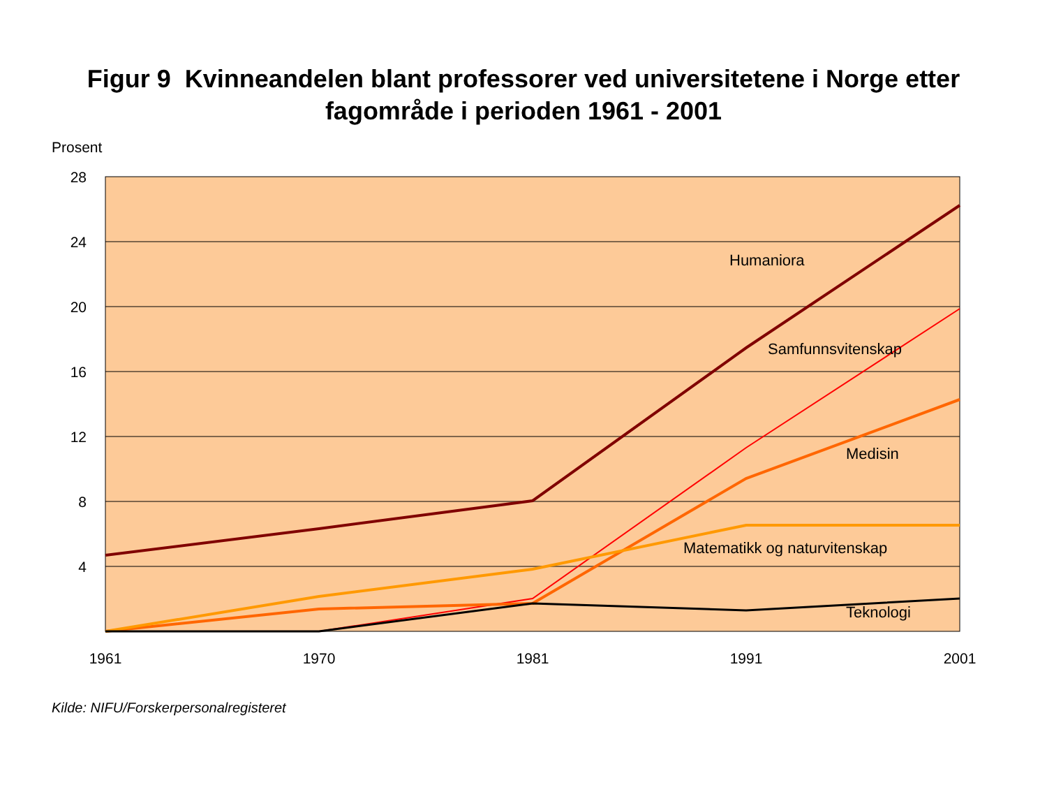Figur 9 Kvinneandelen blant professorer ved universitetene i Norge etter
fagområde i perioden 1961 - 2001
Prosent
28
24
20
16
12
8
4
1961
1970
1981
1991
2001
Humaniora
Samfunnsvitenskap
Medisin
Matematikk og naturvitenskap
Teknologi
Kilde: NIFU/Forskerpersonalregisteret